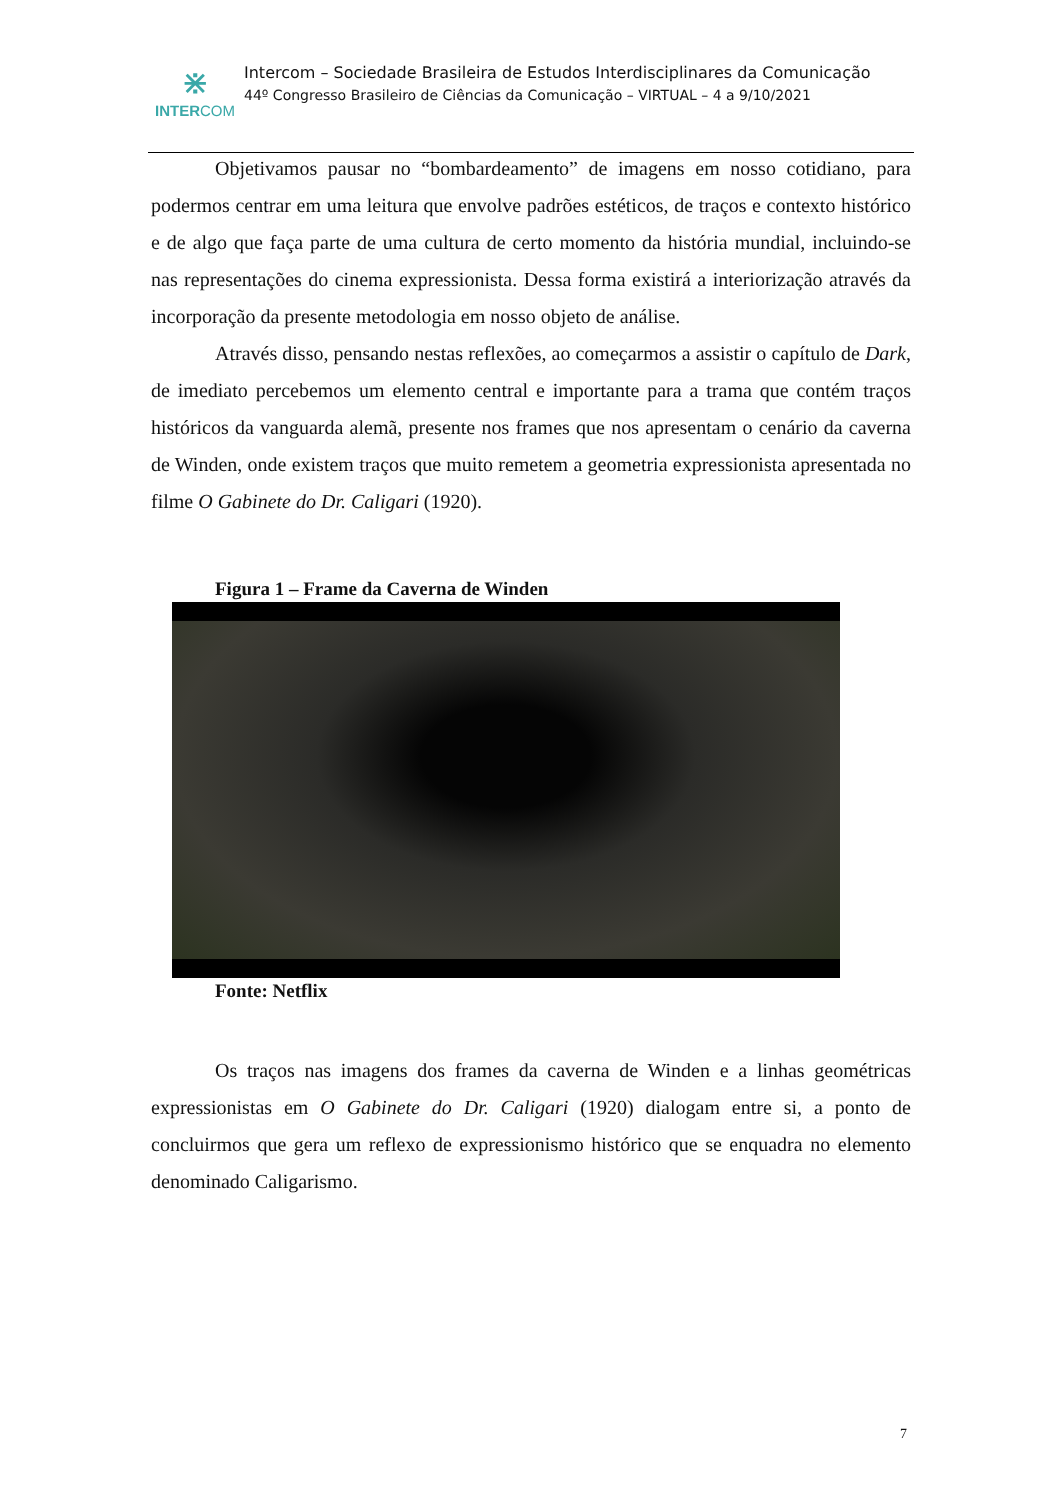⋇
INTERCOM
Intercom – Sociedade Brasileira de Estudos Interdisciplinares da Comunicação
44º Congresso Brasileiro de Ciências da Comunicação – VIRTUAL – 4 a 9/10/2021
Objetivamos pausar no “bombardeamento” de imagens em nosso cotidiano, para podermos centrar em uma leitura que envolve padrões estéticos, de traços e contexto histórico e de algo que faça parte de uma cultura de certo momento da história mundial, incluindo-se nas representações do cinema expressionista. Dessa forma existirá a interiorização através da incorporação da presente metodologia em nosso objeto de análise.
Através disso, pensando nestas reflexões, ao começarmos a assistir o capítulo de Dark, de imediato percebemos um elemento central e importante para a trama que contém traços históricos da vanguarda alemã, presente nos frames que nos apresentam o cenário da caverna de Winden, onde existem traços que muito remetem a geometria expressionista apresentada no filme O Gabinete do Dr. Caligari (1920).
Figura 1 – Frame da Caverna de Winden
Fonte: Netflix
Os traços nas imagens dos frames da caverna de Winden e a linhas geométricas expressionistas em O Gabinete do Dr. Caligari (1920) dialogam entre si, a ponto de concluirmos que gera um reflexo de expressionismo histórico que se enquadra no elemento denominado Caligarismo.
7